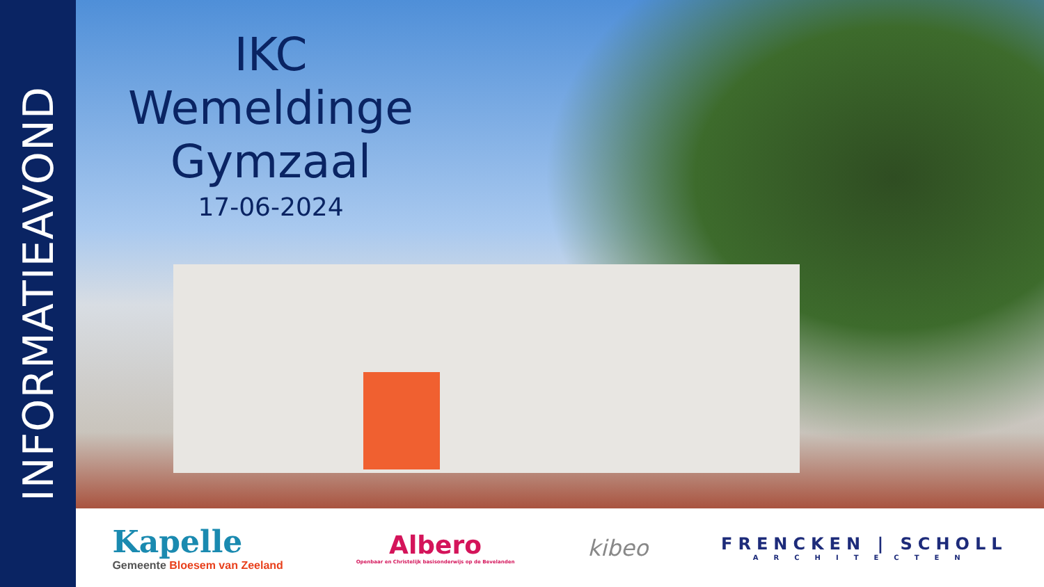INFORMATIEAVOND
IKC Wemeldinge
Gymzaal
17-06-2024
Kapelle
Gemeente Bloesem van Zeeland
Albero
Openbaar en Christelijk basisonderwijs op de Bevelanden
kibeo
FRENCKEN | SCHOLL
ARCHITECTEN